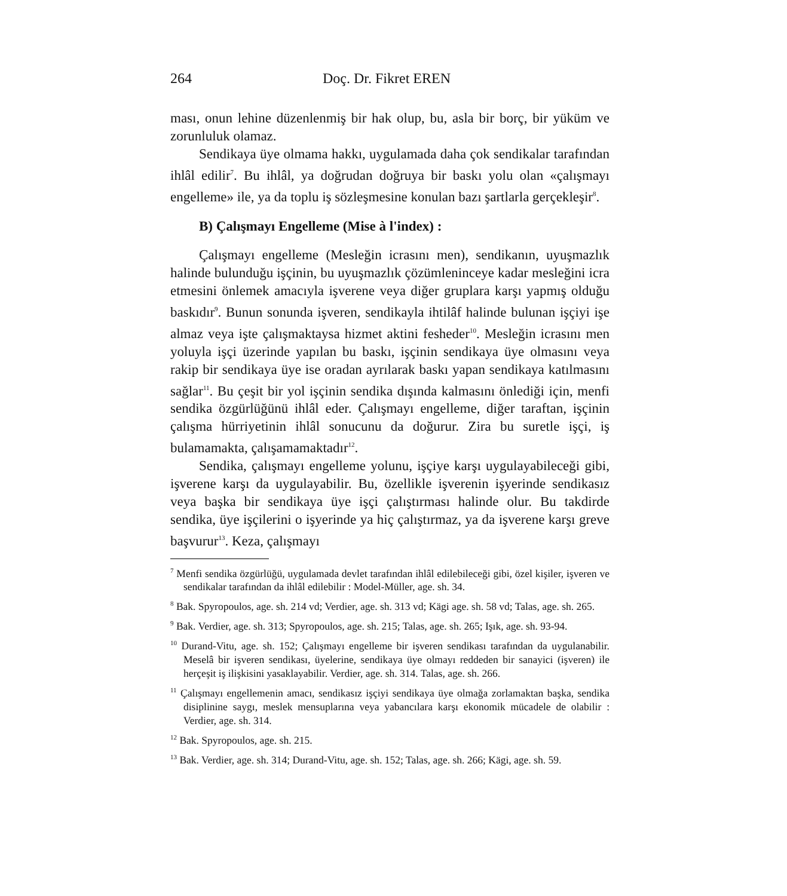264 Doç. Dr. Fikret EREN
ması, onun lehine düzenlenmiş bir hak olup, bu, asla bir borç, bir yüküm ve zorunluluk olamaz.
Sendikaya üye olmama hakkı, uygulamada daha çok sendikalar tarafından ihlâl edilir<sup>7</sup>. Bu ihlâl, ya doğrudan doğruya bir baskı yolu olan «çalışmayı engelleme» ile, ya da toplu iş sözleşmesine konulan bazı şartlarla gerçekleşir<sup>8</sup>.
B) Çalışmayı Engelleme (Mise à l'index) :
Çalışmayı engelleme (Mesleğin icrasını men), sendikanın, uyuşmazlık halinde bulunduğu işçinin, bu uyuşmazlık çözümleninceye kadar mesleğini icra etmesini önlemek amacıyla işverene veya diğer gruplara karşı yapmış olduğu baskıdır<sup>9</sup>. Bunun sonunda işveren, sendikayla ihtilâf halinde bulunan işçiyi işe almaz veya işte çalışmaktaysa hizmet aktini fesheder<sup>10</sup>. Mesleğin icrasını men yoluyla işçi üzerinde yapılan bu baskı, işçinin sendikaya üye olmasını veya rakip bir sendikaya üye ise oradan ayrılarak baskı yapan sendikaya katılmasını sağlar<sup>11</sup>. Bu çeşit bir yol işçinin sendika dışında kalmasını önlediği için, menfi sendika özgürlüğünü ihlâl eder. Çalışmayı engelleme, diğer taraftan, işçinin çalışma hürriyetinin ihlâl sonucunu da doğurur. Zira bu suretle işçi, iş bulamamakta, çalışamamaktadır<sup>12</sup>.
Sendika, çalışmayı engelleme yolunu, işçiye karşı uygulayabileceği gibi, işverene karşı da uygulayabilir. Bu, özellikle işverenin işyerinde sendikasız veya başka bir sendikaya üye işçi çalıştırması halinde olur. Bu takdirde sendika, üye işçilerini o işyerinde ya hiç çalıştırmaz, ya da işverene karşı greve başvurur<sup>13</sup>. Keza, çalışmayı
<sup>7</sup> Menfi sendika özgürlüğü, uygulamada devlet tarafından ihlâl edilebileceği gibi, özel kişiler, işveren ve sendikalar tarafından da ihlâl edilebilir : Model-Müller, age. sh. 34.
<sup>8</sup> Bak. Spyropoulos, age. sh. 214 vd; Verdier, age. sh. 313 vd; Kägi age. sh. 58 vd; Talas, age. sh. 265.
<sup>9</sup> Bak. Verdier, age. sh. 313; Spyropoulos, age. sh. 215; Talas, age. sh. 265; Işık, age. sh. 93-94.
<sup>10</sup> Durand-Vitu, age. sh. 152; Çalışmayı engelleme bir işveren sendikası tarafından da uygulanabilir. Meselâ bir işveren sendikası, üyelerine, sendikaya üye olmayı reddeden bir sanayici (işveren) ile herçeşit iş ilişkisini yasaklayabilir. Verdier, age. sh. 314. Talas, age. sh. 266.
<sup>11</sup> Çalışmayı engellemenin amacı, sendikasız işçiyi sendikaya üye olmağa zorlamaktan başka, sendika disiplinine saygı, meslek mensuplarına veya yabancılara karşı ekonomik mücadele de olabilir : Verdier, age. sh. 314.
<sup>12</sup> Bak. Spyropoulos, age. sh. 215.
<sup>13</sup> Bak. Verdier, age. sh. 314; Durand-Vitu, age. sh. 152; Talas, age. sh. 266; Kägi, age. sh. 59.